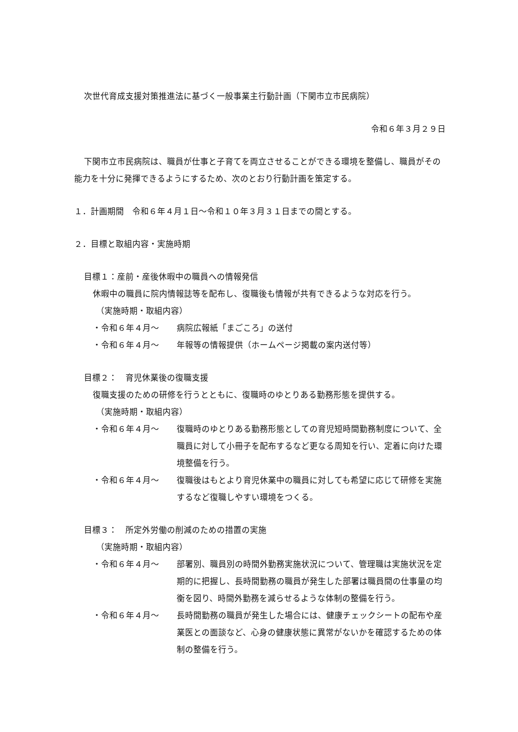次世代育成支援対策推進法に基づく一般事業主行動計画（下関市立市民病院）
令和６年３月２９日
下関市立市民病院は、職員が仕事と子育てを両立させることができる環境を整備し、職員がその能力を十分に発揮できるようにするため、次のとおり行動計画を策定する。
１．計画期間　令和６年４月１日～令和１０年３月３１日までの間とする。
２．目標と取組内容・実施時期
目標１：産前・産後休暇中の職員への情報発信
休暇中の職員に院内情報誌等を配布し、復職後も情報が共有できるような対応を行う。
（実施時期・取組内容）
・令和６年４月～ 病院広報紙「まごころ」の送付
・令和６年４月～ 年報等の情報提供（ホームページ掲載の案内送付等）
目標２：　育児休業後の復職支援
復職支援のための研修を行うとともに、復職時のゆとりある勤務形態を提供する。
（実施時期・取組内容）
・令和６年４月～ 復職時のゆとりある勤務形態としての育児短時間勤務制度について、全職員に対して小冊子を配布するなど更なる周知を行い、定着に向けた環境整備を行う。
・令和６年４月～ 復職後はもとより育児休業中の職員に対しても希望に応じて研修を実施するなど復職しやすい環境をつくる。
目標３：　所定外労働の削減のための措置の実施
（実施時期・取組内容）
・令和６年４月～ 部署別、職員別の時間外勤務実施状況について、管理職は実施状況を定期的に把握し、長時間勤務の職員が発生した部署は職員間の仕事量の均衡を図り、時間外勤務を減らせるような体制の整備を行う。
・令和６年４月～ 長時間勤務の職員が発生した場合には、健康チェックシートの配布や産業医との面談など、心身の健康状態に異常がないかを確認するための体制の整備を行う。